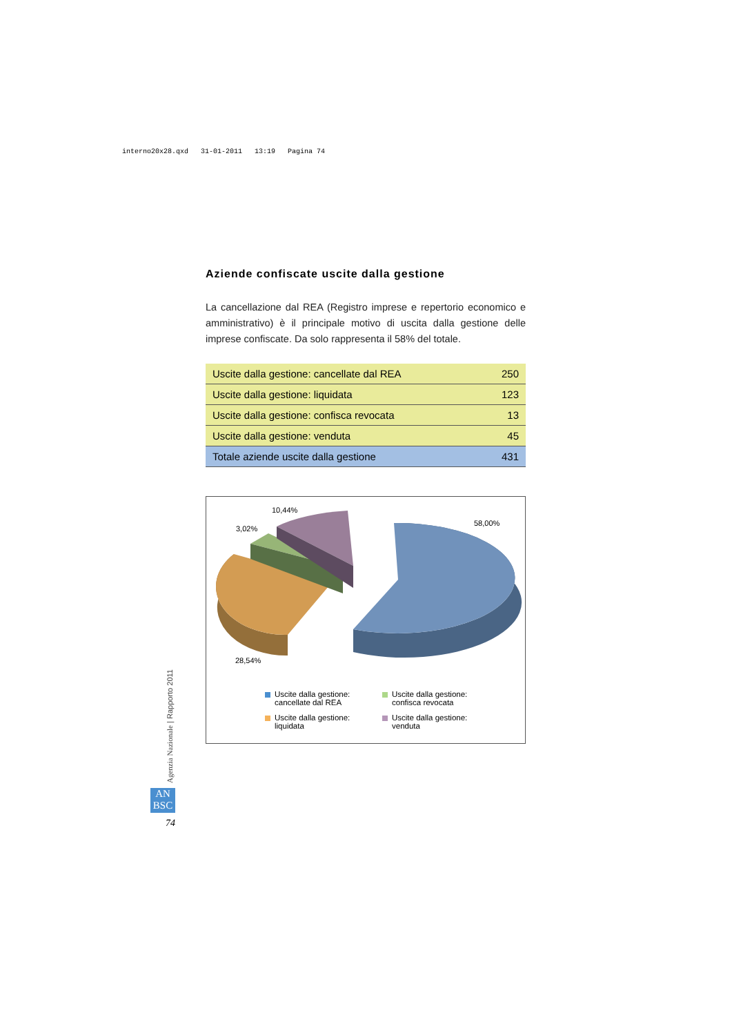interno20x28.qxd 31-01-2011 13:19 Pagina 74
Aziende confiscate uscite dalla gestione
La cancellazione dal REA (Registro imprese e repertorio economico e amministrativo) è il principale motivo di uscita dalla gestione delle imprese confiscate. Da solo rappresenta il 58% del totale.
| Uscite dalla gestione: cancellate dal REA | 250 |
| Uscite dalla gestione: liquidata | 123 |
| Uscite dalla gestione: confisca revocata | 13 |
| Uscite dalla gestione: venduta | 45 |
| Totale aziende uscite dalla gestione | 431 |
10,44%
3,02%
58,00%
28,54%
Uscite dalla gestione: cancellate dal REA
Uscite dalla gestione: confisca revocata
Uscite dalla gestione: liquidata
Uscite dalla gestione: venduta
Agenzia Nazionale | Rapporto 2011
AN
BSC
74